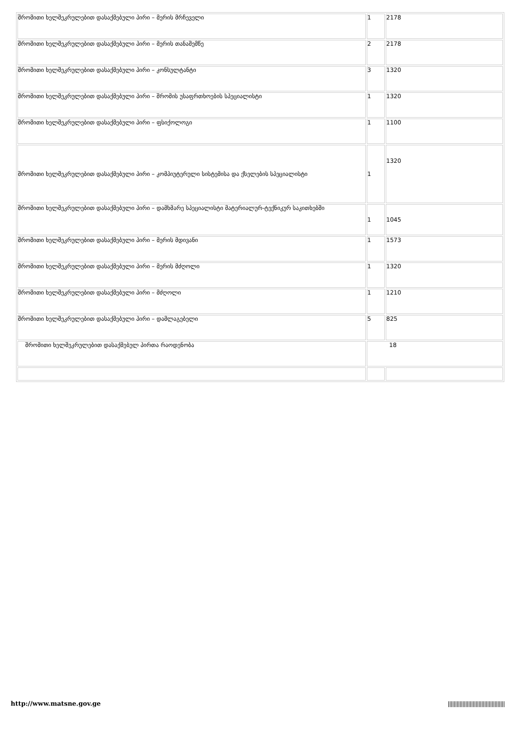| შრომითი ხელშეკრულებით დასაქმებული პირი – მერის მრჩეველი | 1 | 2178 |
| შრომითი ხელშეკრულებით დასაქმებული პირი – მერის თანაშემწე | 2 | 2178 |
| შრომითი ხელშეკრულებით დასაქმებული პირი – კონსულტანტი | 3 | 1320 |
| შრომითი ხელშეკრულებით დასაქმებული პირი – შრომის უსაფრთხოების სპეციალისტი | 1 | 1320 |
| შრომითი ხელშეკრულებით დასაქმებული პირი – ფსიქოლოგი | 1 | 1100 |
| შრომითი ხელშეკრულებით დასაქმებული პირი – კომპიუტერული სისტემისა და ქსელების სპეციალისტი | 1 | 1320 |
| შრომითი ხელშეკრულებით დასაქმებული პირი – დამხმარე სპეციალისტი მატერიალურ-ტექნიკურ საკითხებში | 1 | 1045 |
| შრომითი ხელშეკრულებით დასაქმებული პირი – მერის მდივანი | 1 | 1573 |
| შრომითი ხელშეკრულებით დასაქმებული პირი – მერის მძღოლი | 1 | 1320 |
| შრომითი ხელშეკრულებით დასაქმებული პირი – მძღოლი | 1 | 1210 |
| შრომითი ხელშეკრულებით დასაქმებული პირი – დამლაგებელი | 5 | 825 |
| შრომითი ხელშეკრულებით დასაქმებულ პირთა რაოდენობა | 18 | |
http://www.matsne.gov.ge